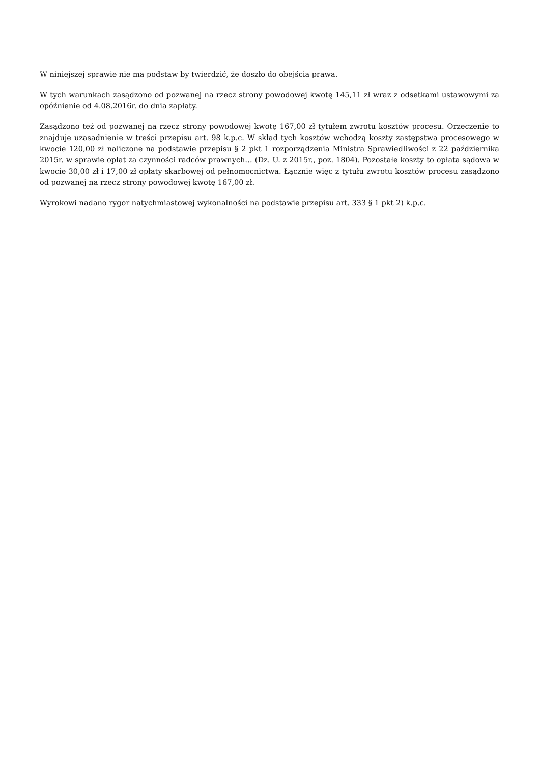W niniejszej sprawie nie ma podstaw by twierdzić, że doszło do obejścia prawa.
W tych warunkach zasądzono od pozwanej na rzecz strony powodowej kwotę 145,11 zł wraz z odsetkami ustawowymi za opóźnienie od 4.08.2016r. do dnia zapłaty.
Zasądzono też od pozwanej na rzecz strony powodowej kwotę 167,00 zł tytułem zwrotu kosztów procesu. Orzeczenie to znajduje uzasadnienie w treści przepisu art. 98 k.p.c. W skład tych kosztów wchodzą koszty zastępstwa procesowego w kwocie 120,00 zł naliczone na podstawie przepisu § 2 pkt 1 rozporządzenia Ministra Sprawiedliwości z 22 października 2015r. w sprawie opłat za czynności radców prawnych… (Dz. U. z 2015r., poz. 1804). Pozostałe koszty to opłata sądowa w kwocie 30,00 zł i 17,00 zł opłaty skarbowej od pełnomocnictwa. Łącznie więc z tytułu zwrotu kosztów procesu zasądzono od pozwanej na rzecz strony powodowej kwotę 167,00 zł.
Wyrokowi nadano rygor natychmiastowej wykonalności na podstawie przepisu art. 333 § 1 pkt 2) k.p.c.